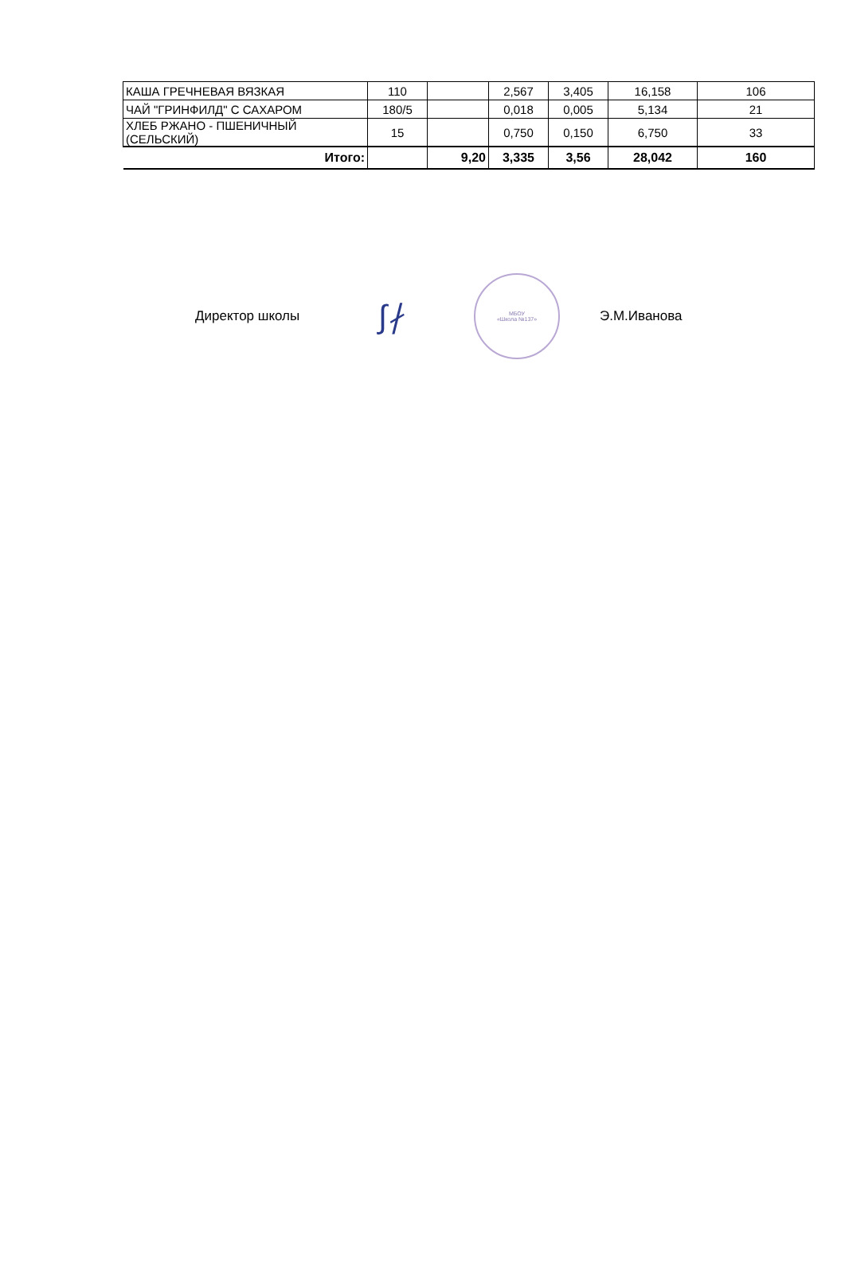| КАША ГРЕЧНЕВАЯ ВЯЗКАЯ | 110 | | 2,567 | 3,405 | 16,158 | 106 |
| ЧАЙ "ГРИНФИЛД" С САХАРОМ | 180/5 | | 0,018 | 0,005 | 5,134 | 21 |
| ХЛЕБ РЖАНО - ПШЕНИЧНЫЙ (СЕЛЬСКИЙ) | 15 | | 0,750 | 0,150 | 6,750 | 33 |
| Итого: | | 9,20 | 3,335 | 3,56 | 28,042 | 160 |
Директор школы
∫∤
МБОУ
«Школа №137»
Э.М.Иванова